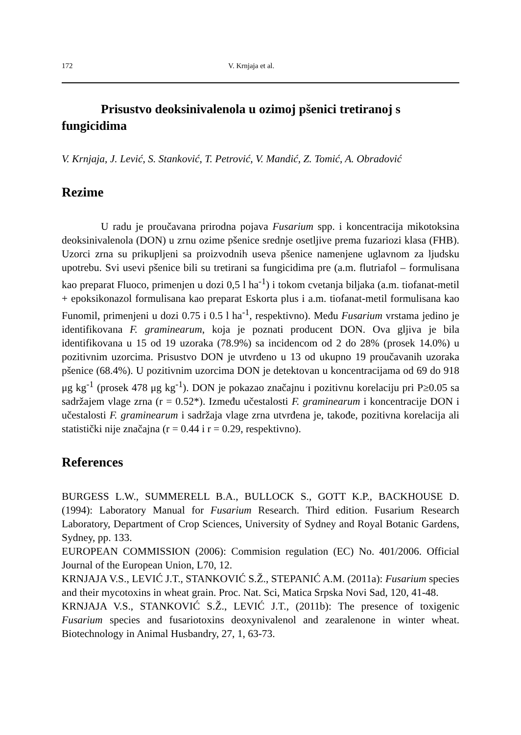172 V. Krnjaja et al.
Prisustvo deoksinivalenola u ozimoj pšenici tretiranoj s fungicidima
V. Krnjaja, J. Lević, S. Stanković, T. Petrović, V. Mandić, Z. Tomić, A. Obradović
Rezime
U radu je proučavana prirodna pojava Fusarium spp. i koncentracija mikotoksina deoksinivalenola (DON) u zrnu ozime pšenice srednje osetljive prema fuzariozi klasa (FHB). Uzorci zrna su prikupljeni sa proizvodnih useva pšenice namenjene uglavnom za ljudsku upotrebu. Svi usevi pšenice bili su tretirani sa fungicidima pre (a.m. flutriafol – formulisana kao preparat Fluoco, primenjen u dozi 0,5 l ha<sup>-1</sup>) i tokom cvetanja biljaka (a.m. tiofanat-metil + epoksikonazol formulisana kao preparat Eskorta plus i a.m. tiofanat-metil formulisana kao Funomil, primenjeni u dozi 0.75 i 0.5 l ha<sup>-1</sup>, respektivno). Među Fusarium vrstama jedino je identifikovana F. graminearum, koja je poznati producent DON. Ova gljiva je bila identifikovana u 15 od 19 uzoraka (78.9%) sa incidencom od 2 do 28% (prosek 14.0%) u pozitivnim uzorcima. Prisustvo DON je utvrđeno u 13 od ukupno 19 proučavanih uzoraka pšenice (68.4%). U pozitivnim uzorcima DON je detektovan u koncentracijama od 69 do 918 μg kg<sup>-1</sup> (prosek 478 μg kg<sup>-1</sup>). DON je pokazao značajnu i pozitivnu korelaciju pri P≥0.05 sa sadržajem vlage zrna (r = 0.52*). Između učestalosti F. graminearum i koncentracije DON i učestalosti F. graminearum i sadržaja vlage zrna utvrđena je, takođe, pozitivna korelacija ali statistički nije značajna (r = 0.44 i r = 0.29, respektivno).
References
BURGESS L.W., SUMMERELL B.A., BULLOCK S., GOTT K.P., BACKHOUSE D. (1994): Laboratory Manual for Fusarium Research. Third edition. Fusarium Research Laboratory, Department of Crop Sciences, University of Sydney and Royal Botanic Gardens, Sydney, pp. 133.
EUROPEAN COMMISSION (2006): Commision regulation (EC) No. 401/2006. Official Journal of the European Union, L70, 12.
KRNJAJA V.S., LEVIĆ J.T., STANKOVIĆ S.Ž., STEPANIĆ A.M. (2011a): Fusarium species and their mycotoxins in wheat grain. Proc. Nat. Sci, Matica Srpska Novi Sad, 120, 41-48.
KRNJAJA V.S., STANKOVIĆ S.Ž., LEVIĆ J.T., (2011b): The presence of toxigenic Fusarium species and fusariotoxins deoxynivalenol and zearalenone in winter wheat. Biotechnology in Animal Husbandry, 27, 1, 63-73.